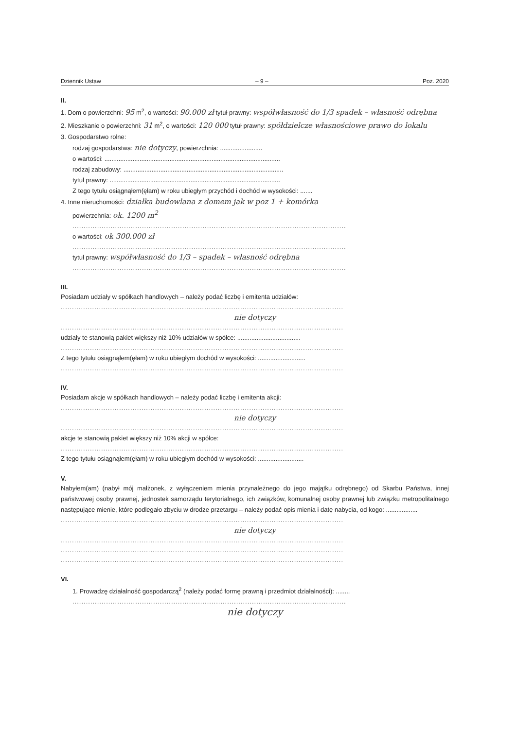Dziennik Ustaw – 9 – Poz. 2020
II.
1. Dom o powierzchni: 95 m<sup>2</sup>, o wartości: 90.000 zł tytuł prawny: współwłasność do 1/3 spadek – własność odrębna
2. Mieszkanie o powierzchni: 31 m<sup>2</sup>, o wartości: 120 000 tytuł prawny: spółdzielcze własnościowe prawo do lokalu
3. Gospodarstwo rolne:
rodzaj gospodarstwa: nie dotyczy, powierzchnia: ........................
o wartości: ....................................................................................................
rodzaj zabudowy: ...........................................................................................
tytuł prawny: .................................................................................................
Z tego tytułu osiągnąłem(ęłam) w roku ubiegłym przychód i dochód w wysokości: .......
4. Inne nieruchomości: działka budowlana z domem jak w poz 1 + komórka
powierzchnia: ok. 1200 m<sup>2</sup>
..........................................................................................................................
o wartości: ok 300.000 zł
..........................................................................................................................
tytuł prawny: współwłasność do 1/3 – spadek – własność odrębna
..........................................................................................................................
III.
Posiadam udziały w spółkach handlowych – należy podać liczbę i emitenta udziałów:
..............................................................................................................................
nie dotyczy
..............................................................................................................................
udziały te stanowią pakiet większy niż 10% udziałów w spółce: ....................................
..............................................................................................................................
Z tego tytułu osiągnąłem(ęłam) w roku ubiegłym dochód w wysokości: ...........................
..............................................................................................................................
IV.
Posiadam akcje w spółkach handlowych – należy podać liczbę i emitenta akcji:
..............................................................................................................................
nie dotyczy
..............................................................................................................................
akcje te stanowią pakiet większy niż 10% akcji w spółce:
..............................................................................................................................
Z tego tytułu osiągnąłem(ęłam) w roku ubiegłym dochód w wysokości: ..........................
V.
Nabyłem(am) (nabył mój małżonek, z wyłączeniem mienia przynależnego do jego majątku odrębnego) od Skarbu Państwa, innej państwowej osoby prawnej, jednostek samorządu terytorialnego, ich związków, komunalnej osoby prawnej lub związku metropolitalnego następujące mienie, które podlegało zbyciu w drodze przetargu – należy podać opis mienia i datę nabycia, od kogo: ..................
..............................................................................................................................
nie dotyczy
..............................................................................................................................
..............................................................................................................................
..............................................................................................................................
VI.
1. Prowadzę działalność gospodarczą<sup>2</sup> (należy podać formę prawną i przedmiot działalności): ........
..........................................................................................................................
nie dotyczy